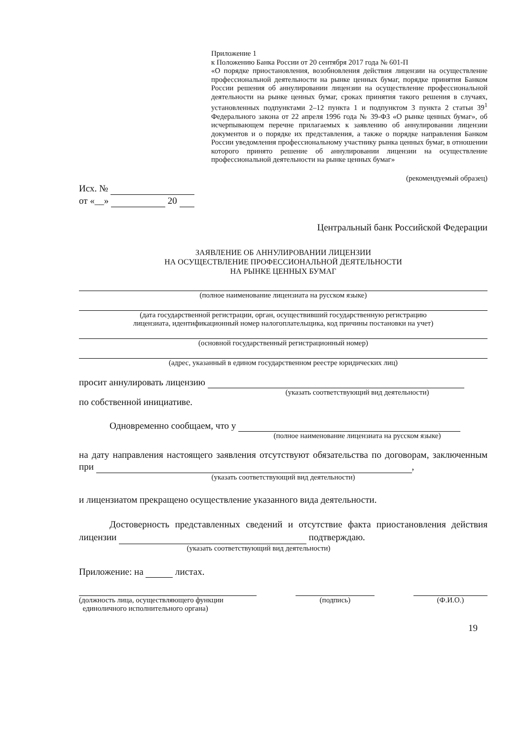Приложение 1
к Положению Банка России от 20 сентября 2017 года № 601-П
«О порядке приостановления, возобновления действия лицензии на осуществление профессиональной деятельности на рынке ценных бумаг, порядке принятия Банком России решения об аннулировании лицензии на осуществление профессиональной деятельности на рынке ценных бумаг, сроках принятия такого решения в случаях, установленных подпунктами 2–12 пункта 1 и подпунктом 3 пункта 2 статьи 39<sup>1</sup> Федерального закона от 22 апреля 1996 года № 39-ФЗ «О рынке ценных бумаг», об исчерпывающем перечне прилагаемых к заявлению об аннулировании лицензии документов и о порядке их представления, а также о порядке направления Банком России уведомления профессиональному участнику рынка ценных бумаг, в отношении которого принято решение об аннулировании лицензии на осуществление профессиональной деятельности на рынке ценных бумаг»
(рекомендуемый образец)
Исх. №
от «__» 20
Центральный банк Российской Федерации
ЗАЯВЛЕНИЕ ОБ АННУЛИРОВАНИИ ЛИЦЕНЗИИ
НА ОСУЩЕСТВЛЕНИЕ ПРОФЕССИОНАЛЬНОЙ ДЕЯТЕЛЬНОСТИ
НА РЫНКЕ ЦЕННЫХ БУМАГ
(полное наименование лицензиата на русском языке)
(дата государственной регистрации, орган, осуществивший государственную регистрацию
лицензиата, идентификационный номер налогоплательщика, код причины постановки на учет)
(основной государственный регистрационный номер)
(адрес, указанный в едином государственном реестре юридических лиц)
просит аннулировать лицензию
(указать соответствующий вид деятельности)
по собственной инициативе.
Одновременно сообщаем, что у
(полное наименование лицензиата на русском языке)
на дату направления настоящего заявления отсутствуют обязательства по договорам, заключенным при ,
(указать соответствующий вид деятельности)
и лицензиатом прекращено осуществление указанного вида деятельности.
Достоверность представленных сведений и отсутствие факта приостановления действия лицензии подтверждаю.
(указать соответствующий вид деятельности)
Приложение: на листах.
(должность лица, осуществляющего функции
единоличного исполнительного органа)
(подпись) (Ф.И.О.)
19